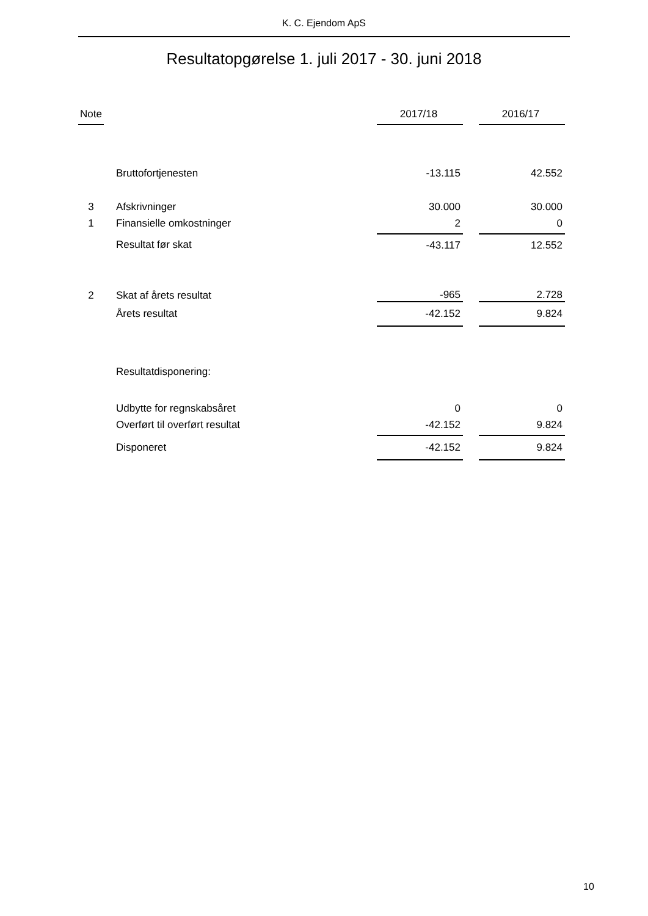K. C. Ejendom ApS
Resultatopgørelse 1. juli 2017 - 30. juni 2018
| Note | | | 2017/18 | | 2016/17 |
| --- | --- | --- | --- | --- | --- |
| | | Bruttofortjenesten | -13.115 | | 42.552 |
| 3 | | Afskrivninger | 30.000 | | 30.000 |
| 1 | | Finansielle omkostninger | 2 | | 0 |
| | | Resultat før skat | -43.117 | | 12.552 |
| 2 | | Skat af årets resultat | -965 | | 2.728 |
| | | Årets resultat | -42.152 | | 9.824 |
| | | Resultatdisponering: | | | |
| | | Udbytte for regnskabsåret | 0 | | 0 |
| | | Overført til overført resultat | -42.152 | | 9.824 |
| | | Disponeret | -42.152 | | 9.824 |
10